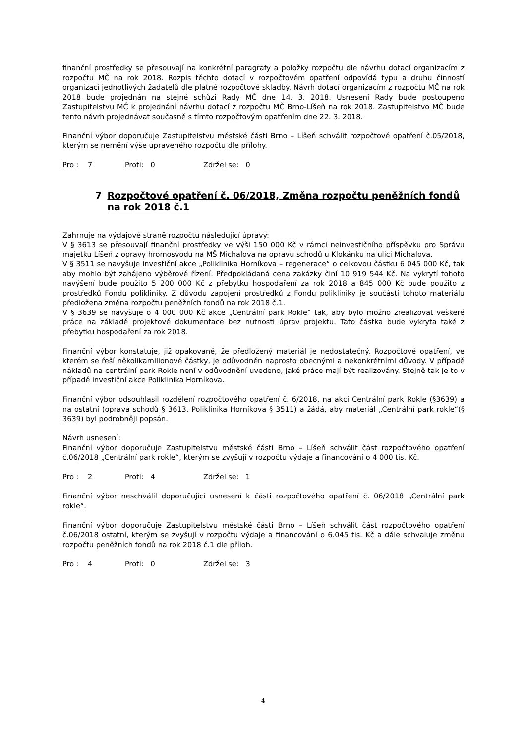finanční prostředky se přesouvají na konkrétní paragrafy a položky rozpočtu dle návrhu dotací organizacím z rozpočtu MČ na rok 2018. Rozpis těchto dotací v rozpočtovém opatření odpovídá typu a druhu činností organizací jednotlivých žadatelů dle platné rozpočtové skladby. Návrh dotací organizacím z rozpočtu MČ na rok 2018 bude projednán na stejné schůzi Rady MČ dne 14. 3. 2018. Usnesení Rady bude postoupeno Zastupitelstvu MČ k projednání návrhu dotací z rozpočtu MČ Brno-Líšeň na rok 2018. Zastupitelstvo MČ bude tento návrh projednávat současně s tímto rozpočtovým opatřením dne 22. 3. 2018.
Finanční výbor doporučuje Zastupitelstvu městské části Brno – Líšeň schválit rozpočtové opatření č.05/2018, kterým se nemění výše upraveného rozpočtu dle přílohy.
Pro : 7 Proti: 0 Zdržel se: 0
7 Rozpočtové opatření č. 06/2018, Změna rozpočtu peněžních fondů na rok 2018 č.1
Zahrnuje na výdajové straně rozpočtu následující úpravy:
V § 3613 se přesouvají finanční prostředky ve výši 150 000 Kč v rámci neinvestičního příspěvku pro Správu majetku Líšeň z opravy hromosvodu na MŠ Michalova na opravu schodů u Klokánku na ulici Michalova.
V § 3511 se navyšuje investiční akce „Poliklinika Horníkova – regenerace“ o celkovou částku 6 045 000 Kč, tak aby mohlo být zahájeno výběrové řízení. Předpokládaná cena zakázky činí 10 919 544 Kč. Na vykrytí tohoto navýšení bude použito 5 200 000 Kč z přebytku hospodaření za rok 2018 a 845 000 Kč bude použito z prostředků Fondu polikliniky. Z důvodu zapojení prostředků z Fondu polikliniky je součástí tohoto materiálu předložena změna rozpočtu peněžních fondů na rok 2018 č.1.
V § 3639 se navyšuje o 4 000 000 Kč akce „Centrální park Rokle“ tak, aby bylo možno zrealizovat veškeré práce na základě projektové dokumentace bez nutnosti úprav projektu. Tato částka bude vykryta také z přebytku hospodaření za rok 2018.
Finanční výbor konstatuje, již opakovaně, že předložený materiál je nedostatečný. Rozpočtové opatření, ve kterém se řeší několikamilionové částky, je odůvodněn naprosto obecnými a nekonkrétními důvody. V případě nákladů na centrální park Rokle není v odůvodnění uvedeno, jaké práce mají být realizovány. Stejně tak je to v případě investiční akce Poliklinika Horníkova.
Finanční výbor odsouhlasil rozdělení rozpočtového opatření č. 6/2018, na akci Centrální park Rokle (§3639) a na ostatní (oprava schodů § 3613, Poliklinika Horníkova § 3511) a žádá, aby materiál „Centrální park rokle“(§ 3639) byl podrobněji popsán.
Návrh usnesení:
Finanční výbor doporučuje Zastupitelstvu městské části Brno – Líšeň schválit část rozpočtového opatření č.06/2018 „Centrální park rokle“, kterým se zvyšují v rozpočtu výdaje a financování o 4 000 tis. Kč.
Pro : 2 Proti: 4 Zdržel se: 1
Finanční výbor neschválil doporučující usnesení k části rozpočtového opatření č. 06/2018 „Centrální park rokle“.
Finanční výbor doporučuje Zastupitelstvu městské části Brno – Líšeň schválit část rozpočtového opatření č.06/2018 ostatní, kterým se zvyšují v rozpočtu výdaje a financování o 6.045 tis. Kč a dále schvaluje změnu rozpočtu peněžních fondů na rok 2018 č.1 dle příloh.
Pro : 4 Proti: 0 Zdržel se: 3
4